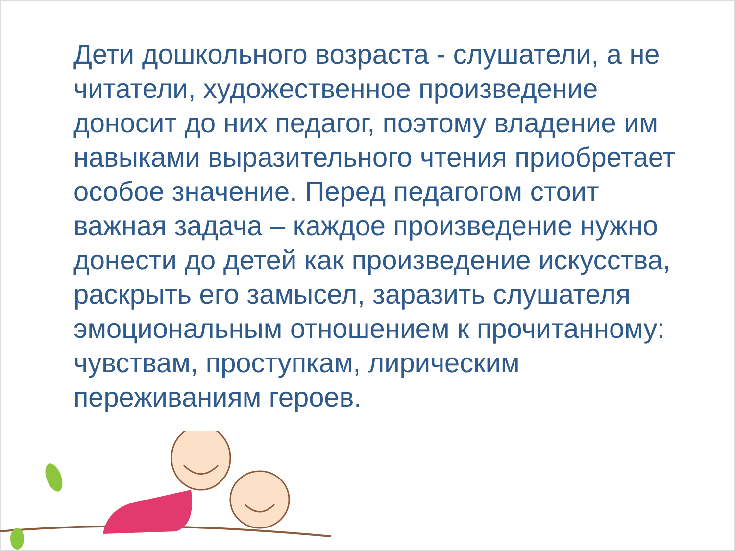Дети дошкольного возраста - слушатели, а не читатели, художественное произведение доносит до них педагог, поэтому владение им навыками выразительного чтения приобретает особое значение. Перед педагогом стоит важная задача – каждое произведение нужно донести до детей как произведение искусства, раскрыть его замысел, заразить слушателя эмоциональным отношением к прочитанному: чувствам, проступкам, лирическим переживаниям героев.